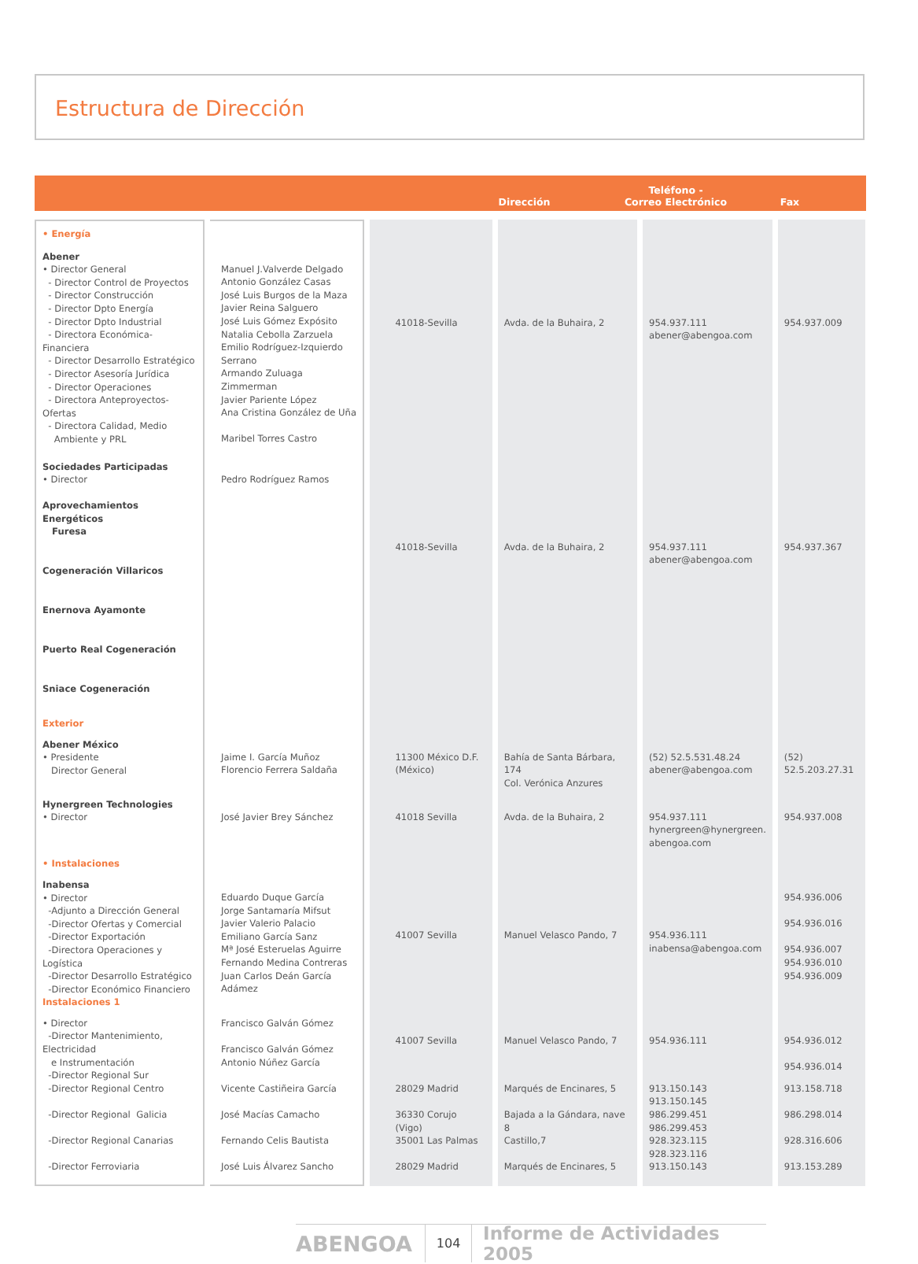Estructura de Dirección
Dirección Teléfono -
Correo Electrónico Fax
| • Energía | | | | | |
| Abener • Director General - Director Control de Proyectos - Director Construcción - Director Dpto Energía - Director Dpto Industrial - Directora Económica-Financiera - Director Desarrollo Estratégico - Director Asesoría Jurídica - Director Operaciones - Directora Anteproyectos-Ofertas - Directora Calidad, Medio Ambiente y PRL | Manuel J.Valverde Delgado Antonio González Casas José Luis Burgos de la Maza Javier Reina Salguero José Luis Gómez Expósito Natalia Cebolla Zarzuela Emilio Rodríguez-Izquierdo Serrano Armando Zuluaga Zimmerman Javier Pariente López Ana Cristina González de Uña Maribel Torres Castro | 41018-Sevilla | Avda. de la Buhaira, 2 | 954.937.111 abener@abengoa.com | 954.937.009 |
| Sociedades Participadas • Director Aprovechamientos Energéticos Furesa Cogeneración Villaricos Enernova Ayamonte Puerto Real Cogeneración Sniace Cogeneración | Pedro Rodríguez Ramos | 41018-Sevilla | Avda. de la Buhaira, 2 | 954.937.111 abener@abengoa.com | 954.937.367 |
| Exterior | | | | | |
| Abener México • Presidente Director General | Jaime I. García Muñoz Florencio Ferrera Saldaña | 11300 México D.F. (México) | Bahía de Santa Bárbara, 174 Col. Verónica Anzures | (52) 52.5.531.48.24 abener@abengoa.com | (52) 52.5.203.27.31 |
| Hynergreen Technologies • Director | José Javier Brey Sánchez | 41018 Sevilla | Avda. de la Buhaira, 2 | 954.937.111 hynergreen@hynergreen. abengoa.com | 954.937.008 |
| • Instalaciones | | | | | |
| Inabensa • Director -Adjunto a Dirección General -Director Ofertas y Comercial -Director Exportación -Directora Operaciones y Logística -Director Desarrollo Estratégico -Director Económico Financiero | Eduardo Duque García Jorge Santamaría Mifsut Javier Valerio Palacio Emiliano García Sanz Mª José Esteruelas Aguirre Fernando Medina Contreras Juan Carlos Deán García Adámez | 41007 Sevilla | Manuel Velasco Pando, 7 | 954.936.111 inabensa@abengoa.com | 954.936.006 954.936.016 954.936.007 954.936.010 954.936.009 |
| Instalaciones 1 | | | | | |
| • Director -Director Mantenimiento, Electricidad e Instrumentación -Director Regional Sur | Francisco Galván Gómez Francisco Galván Gómez Antonio Núñez García | 41007 Sevilla | Manuel Velasco Pando, 7 | 954.936.111 | 954.936.012 954.936.014 |
| -Director Regional Centro | Vicente Castiñeira García | 28029 Madrid | Marqués de Encinares, 5 | 913.150.143 913.150.145 | 913.158.718 |
| -Director Regional Galicia | José Macías Camacho | 36330 Corujo (Vigo) | Bajada a la Gándara, nave 8 | 986.299.451 986.299.453 | 986.298.014 |
| -Director Regional Canarias | Fernando Celis Bautista | 35001 Las Palmas | Castillo,7 | 928.323.115 928.323.116 | 928.316.606 |
| -Director Ferroviaria | José Luis Álvarez Sancho | 28029 Madrid | Marqués de Encinares, 5 | 913.150.143 | 913.153.289 |
ABENGOA 104 Informe de Actividades 2005